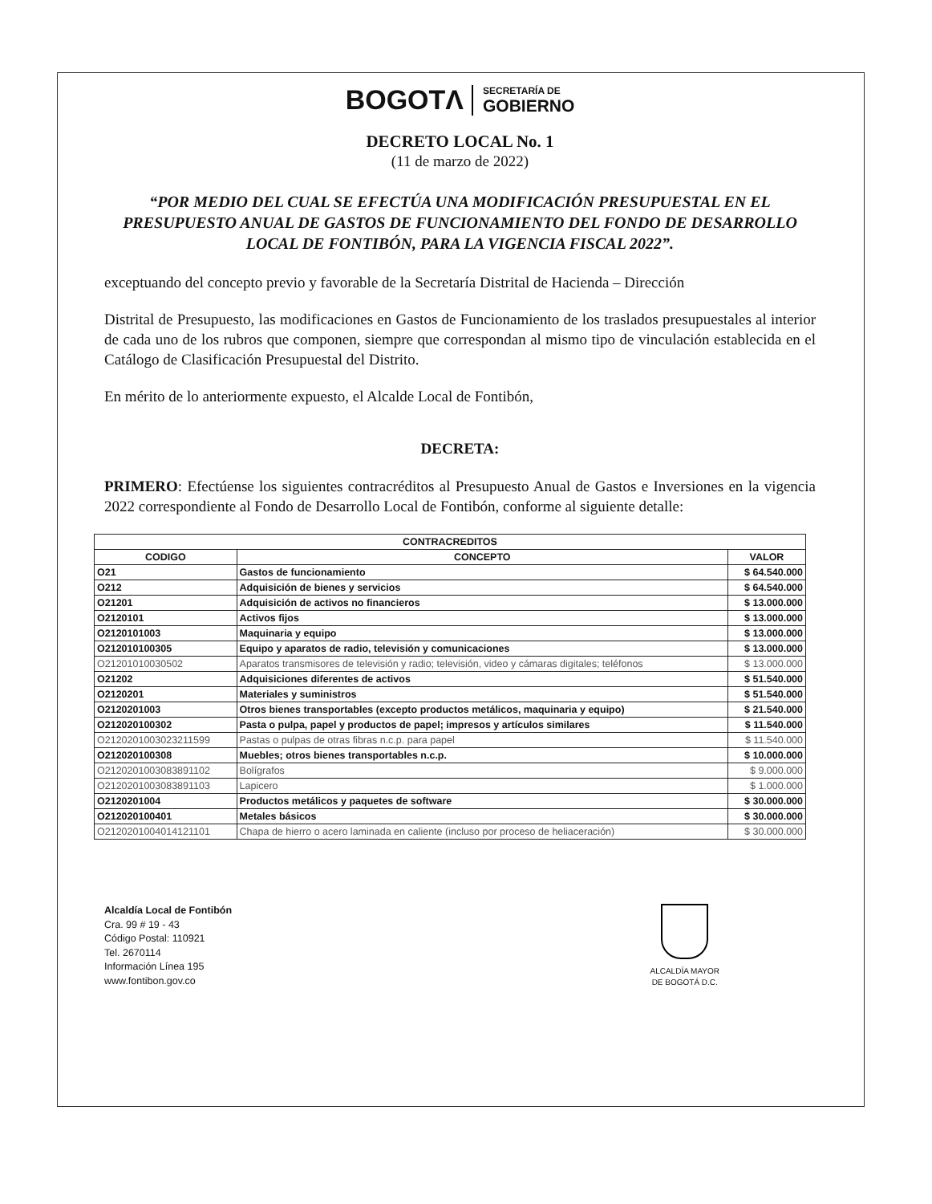BOGOTΛ SECRETARÍA DE GOBIERNO
DECRETO LOCAL No. 1
(11 de marzo de 2022)
“POR MEDIO DEL CUAL SE EFECTÚA UNA MODIFICACIÓN PRESUPUESTAL EN EL PRESUPUESTO ANUAL DE GASTOS DE FUNCIONAMIENTO DEL FONDO DE DESARROLLO LOCAL DE FONTIBÓN, PARA LA VIGENCIA FISCAL 2022”.
exceptuando del concepto previo y favorable de la Secretaría Distrital de Hacienda – Dirección
Distrital de Presupuesto, las modificaciones en Gastos de Funcionamiento de los traslados presupuestales al interior de cada uno de los rubros que componen, siempre que correspondan al mismo tipo de vinculación establecida en el Catálogo de Clasificación Presupuestal del Distrito.
En mérito de lo anteriormente expuesto, el Alcalde Local de Fontibón,
DECRETA:
PRIMERO: Efectúense los siguientes contracréditos al Presupuesto Anual de Gastos e Inversiones en la vigencia 2022 correspondiente al Fondo de Desarrollo Local de Fontibón, conforme al siguiente detalle:
| CONTRACREDITOS | | |
| --- | --- | --- |
| CODIGO | CONCEPTO | VALOR |
| O21 | Gastos de funcionamiento | $ 64.540.000 |
| O212 | Adquisición de bienes y servicios | $ 64.540.000 |
| O21201 | Adquisición de activos no financieros | $ 13.000.000 |
| O2120101 | Activos fijos | $ 13.000.000 |
| O2120101003 | Maquinaria y equipo | $ 13.000.000 |
| O212010100305 | Equipo y aparatos de radio, televisión y comunicaciones | $ 13.000.000 |
| O21201010030502 | Aparatos transmisores de televisión y radio; televisión, video y cámaras digitales; teléfonos | $ 13.000.000 |
| O21202 | Adquisiciones diferentes de activos | $ 51.540.000 |
| O2120201 | Materiales y suministros | $ 51.540.000 |
| O2120201003 | Otros bienes transportables (excepto productos metálicos, maquinaria y equipo) | $ 21.540.000 |
| O212020100302 | Pasta o pulpa, papel y productos de papel; impresos y artículos similares | $ 11.540.000 |
| O2120201003023211599 | Pastas o pulpas de otras fibras n.c.p. para papel | $ 11.540.000 |
| O212020100308 | Muebles; otros bienes transportables n.c.p. | $ 10.000.000 |
| O2120201003083891102 | Bolígrafos | $ 9.000.000 |
| O2120201003083891103 | Lapicero | $ 1.000.000 |
| O2120201004 | Productos metálicos y paquetes de software | $ 30.000.000 |
| O212020100401 | Metales básicos | $ 30.000.000 |
| O2120201004014121101 | Chapa de hierro o acero laminada en caliente (incluso por proceso de heliaceración) | $ 30.000.000 |
Alcaldía Local de Fontibón
Cra. 99 # 19 - 43
Código Postal: 110921
Tel. 2670114
Información Línea 195
www.fontibon.gov.co
ALCALDÍA MAYOR
DE BOGOTÁ D.C.